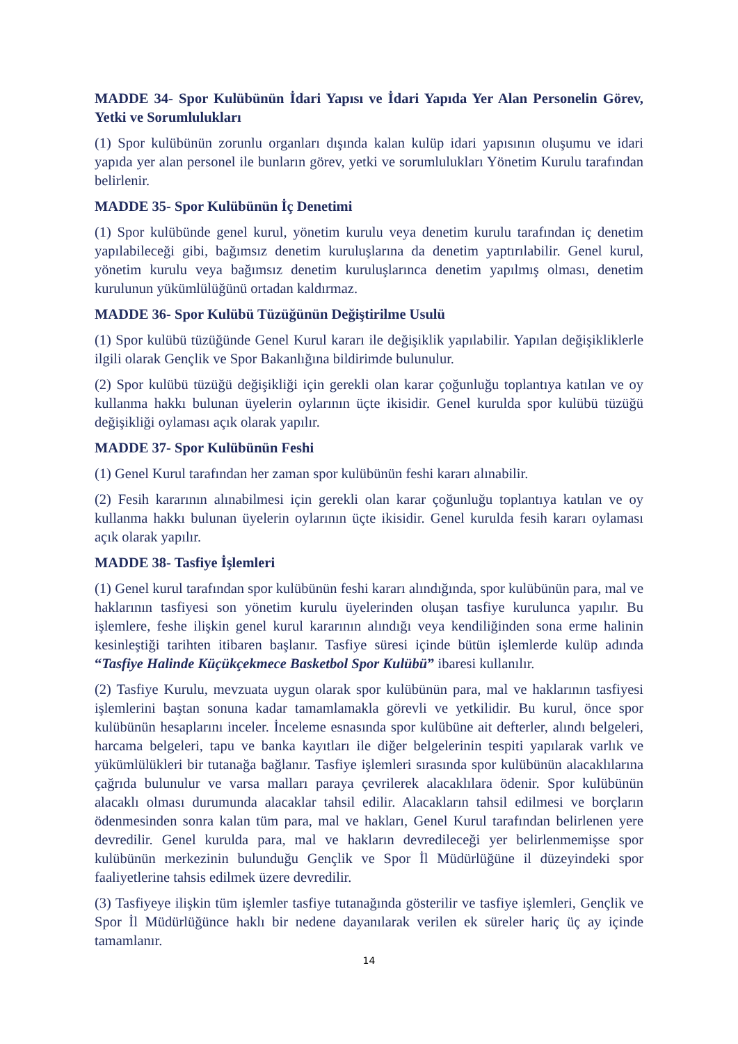MADDE 34- Spor Kulübünün İdari Yapısı ve İdari Yapıda Yer Alan Personelin Görev, Yetki ve Sorumlulukları
(1) Spor kulübünün zorunlu organları dışında kalan kulüp idari yapısının oluşumu ve idari yapıda yer alan personel ile bunların görev, yetki ve sorumlulukları Yönetim Kurulu tarafından belirlenir.
MADDE 35- Spor Kulübünün İç Denetimi
(1) Spor kulübünde genel kurul, yönetim kurulu veya denetim kurulu tarafından iç denetim yapılabileceği gibi, bağımsız denetim kuruluşlarına da denetim yaptırılabilir. Genel kurul, yönetim kurulu veya bağımsız denetim kuruluşlarınca denetim yapılmış olması, denetim kurulunun yükümlülüğünü ortadan kaldırmaz.
MADDE 36- Spor Kulübü Tüzüğünün Değiştirilme Usulü
(1) Spor kulübü tüzüğünde Genel Kurul kararı ile değişiklik yapılabilir. Yapılan değişikliklerle ilgili olarak Gençlik ve Spor Bakanlığına bildirimde bulunulur.
(2) Spor kulübü tüzüğü değişikliği için gerekli olan karar çoğunluğu toplantıya katılan ve oy kullanma hakkı bulunan üyelerin oylarının üçte ikisidir. Genel kurulda spor kulübü tüzüğü değişikliği oylaması açık olarak yapılır.
MADDE 37- Spor Kulübünün Feshi
(1) Genel Kurul tarafından her zaman spor kulübünün feshi kararı alınabilir.
(2) Fesih kararının alınabilmesi için gerekli olan karar çoğunluğu toplantıya katılan ve oy kullanma hakkı bulunan üyelerin oylarının üçte ikisidir. Genel kurulda fesih kararı oylaması açık olarak yapılır.
MADDE 38- Tasfiye İşlemleri
(1) Genel kurul tarafından spor kulübünün feshi kararı alındığında, spor kulübünün para, mal ve haklarının tasfiyesi son yönetim kurulu üyelerinden oluşan tasfiye kurulunca yapılır. Bu işlemlere, feshe ilişkin genel kurul kararının alındığı veya kendiliğinden sona erme halinin kesinleştiği tarihten itibaren başlanır. Tasfiye süresi içinde bütün işlemlerde kulüp adında “Tasfiye Halinde Küçükçekmece Basketbol Spor Kulübü” ibaresi kullanılır.
(2) Tasfiye Kurulu, mevzuata uygun olarak spor kulübünün para, mal ve haklarının tasfiyesi işlemlerini baştan sonuna kadar tamamlamakla görevli ve yetkilidir. Bu kurul, önce spor kulübünün hesaplarını inceler. İnceleme esnasında spor kulübüne ait defterler, alındı belgeleri, harcama belgeleri, tapu ve banka kayıtları ile diğer belgelerinin tespiti yapılarak varlık ve yükümlülükleri bir tutanağa bağlanır. Tasfiye işlemleri sırasında spor kulübünün alacaklılarına çağrıda bulunulur ve varsa malları paraya çevrilerek alacaklılara ödenir. Spor kulübünün alacaklı olması durumunda alacaklar tahsil edilir. Alacakların tahsil edilmesi ve borçların ödenmesinden sonra kalan tüm para, mal ve hakları, Genel Kurul tarafından belirlenen yere devredilir. Genel kurulda para, mal ve hakların devredileceği yer belirlenmemişse spor kulübünün merkezinin bulunduğu Gençlik ve Spor İl Müdürlüğüne il düzeyindeki spor faaliyetlerine tahsis edilmek üzere devredilir.
(3) Tasfiyeye ilişkin tüm işlemler tasfiye tutanağında gösterilir ve tasfiye işlemleri, Gençlik ve Spor İl Müdürlüğünce haklı bir nedene dayanılarak verilen ek süreler hariç üç ay içinde tamamlanır.
14